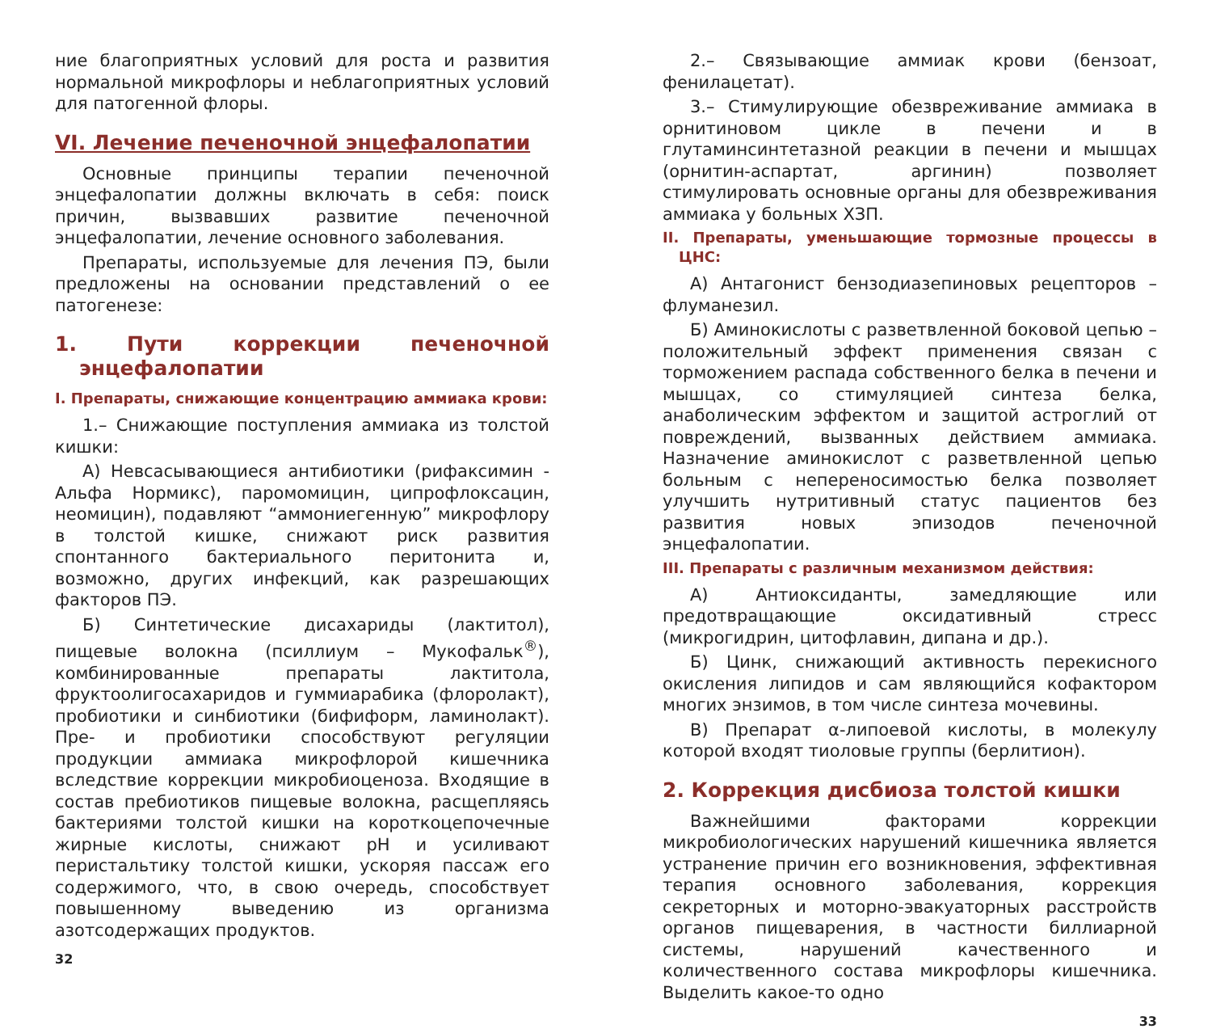ние благоприятных условий для роста и развития нормальной микрофлоры и неблагоприятных условий для патогенной флоры.
VI. Лечение печеночной энцефалопатии
Основные принципы терапии печеночной энцефалопатии должны включать в себя: поиск причин, вызвавших развитие печеночной энцефалопатии, лечение основного заболевания.
Препараты, используемые для лечения ПЭ, были предложены на основании представлений о ее патогенезе:
1. Пути коррекции печеночной энцефалопатии
I. Препараты, снижающие концентрацию аммиака крови:
1.– Снижающие поступления аммиака из толстой кишки:
А) Невсасывающиеся антибиотики (рифаксимин - Альфа Нормикс), паромомицин, ципрофлоксацин, неомицин), подавляют “аммониегенную” микрофлору в толстой кишке, снижают риск развития спонтанного бактериального перитонита и, возможно, других инфекций, как разрешающих факторов ПЭ.
Б) Синтетические дисахариды (лактитол), пищевые волокна (псиллиум – Мукофальк<sup>®</sup>), комбинированные препараты лактитола, фруктоолигосахаридов и гуммиарабика (флоролакт), пробиотики и синбиотики (бифиформ, ламинолакт). Пре- и пробиотики способствуют регуляции продукции аммиака микрофлорой кишечника вследствие коррекции микробиоценоза. Входящие в состав пребиотиков пищевые волокна, расщепляясь бактериями толстой кишки на короткоцепочечные жирные кислоты, снижают pH и усиливают перистальтику толстой кишки, ускоряя пассаж его содержимого, что, в свою очередь, способствует повышенному выведению из организма азотсодержащих продуктов.
32
2.– Связывающие аммиак крови (бензоат, фенилацетат).
3.– Стимулирующие обезвреживание аммиака в орнитиновом цикле в печени и в глутаминсинтетазной реакции в печени и мышцах (орнитин-аспартат, аргинин) позволяет стимулировать основные органы для обезвреживания аммиака у больных ХЗП.
II. Препараты, уменьшающие тормозные процессы в ЦНС:
А) Антагонист бензодиазепиновых рецепторов – флуманезил.
Б) Аминокислоты с разветвленной боковой цепью – положительный эффект применения связан с торможением распада собственного белка в печени и мышцах, со стимуляцией синтеза белка, анаболическим эффектом и защитой астроглий от повреждений, вызванных действием аммиака. Назначение аминокислот с разветвленной цепью больным с непереносимостью белка позволяет улучшить нутритивный статус пациентов без развития новых эпизодов печеночной энцефалопатии.
III. Препараты с различным механизмом действия:
А) Антиоксиданты, замедляющие или предотвращающие оксидативный стресс (микрогидрин, цитофлавин, дипана и др.).
Б) Цинк, снижающий активность перекисного окисления липидов и сам являющийся кофактором многих энзимов, в том числе синтеза мочевины.
В) Препарат α-липоевой кислоты, в молекулу которой входят тиоловые группы (берлитион).
2. Коррекция дисбиоза толстой кишки
Важнейшими факторами коррекции микробиологических нарушений кишечника является устранение причин его возникновения, эффективная терапия основного заболевания, коррекция секреторных и моторно-эвакуаторных расстройств органов пищеварения, в частности биллиарной системы, нарушений качественного и количественного состава микрофлоры кишечника. Выделить какое-то одно
33